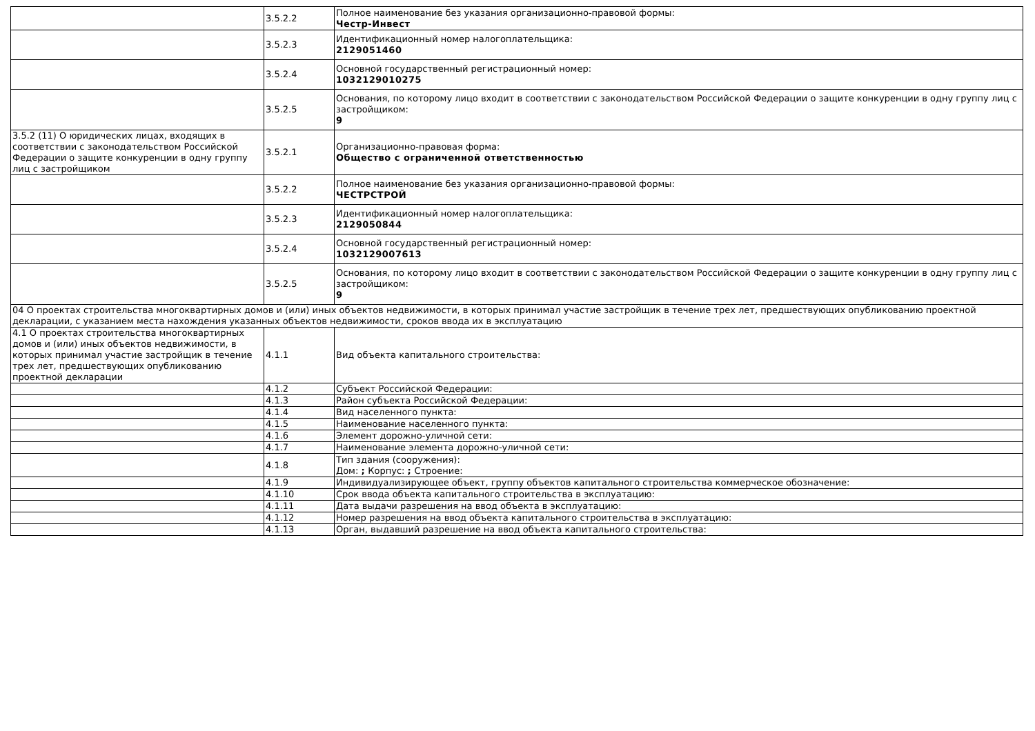| | 3.5.2.2 | Полное наименование без указания организационно-правовой формы: Честр-Инвест |
| | 3.5.2.3 | Идентификационный номер налогоплательщика: 2129051460 |
| | 3.5.2.4 | Основной государственный регистрационный номер: 1032129010275 |
| | 3.5.2.5 | Основания, по которому лицо входит в соответствии с законодательством Российской Федерации о защите конкуренции в одну группу лиц с застройщиком: 9 |
| 3.5.2 (11) О юридических лицах, входящих в соответствии с законодательством Российской Федерации о защите конкуренции в одну группу лиц с застройщиком | 3.5.2.1 | Организационно-правовая форма: Общество с ограниченной ответственностью |
| | 3.5.2.2 | Полное наименование без указания организационно-правовой формы: ЧЕСТРСТРОЙ |
| | 3.5.2.3 | Идентификационный номер налогоплательщика: 2129050844 |
| | 3.5.2.4 | Основной государственный регистрационный номер: 1032129007613 |
| | 3.5.2.5 | Основания, по которому лицо входит в соответствии с законодательством Российской Федерации о защите конкуренции в одну группу лиц с застройщиком: 9 |
| 04 О проектах строительства многоквартирных домов и (или) иных объектов недвижимости, в которых принимал участие застройщик в течение трех лет, предшествующих опубликованию проектной декларации, с указанием места нахождения указанных объектов недвижимости, сроков ввода их в эксплуатацию | | |
| 4.1 О проектах строительства многоквартирных домов и (или) иных объектов недвижимости, в которых принимал участие застройщик в течение трех лет, предшествующих опубликованию проектной декларации | 4.1.1 | Вид объекта капитального строительства: |
| | 4.1.2 | Субъект Российской Федерации: |
| | 4.1.3 | Район субъекта Российской Федерации: |
| | 4.1.4 | Вид населенного пункта: |
| | 4.1.5 | Наименование населенного пункта: |
| | 4.1.6 | Элемент дорожно-уличной сети: |
| | 4.1.7 | Наименование элемента дорожно-уличной сети: |
| | 4.1.8 | Тип здания (сооружения): Дом: ; Корпус: ; Строение: |
| | 4.1.9 | Индивидуализирующее объект, группу объектов капитального строительства коммерческое обозначение: |
| | 4.1.10 | Срок ввода объекта капитального строительства в эксплуатацию: |
| | 4.1.11 | Дата выдачи разрешения на ввод объекта в эксплуатацию: |
| | 4.1.12 | Номер разрешения на ввод объекта капитального строительства в эксплуатацию: |
| | 4.1.13 | Орган, выдавший разрешение на ввод объекта капитального строительства: |